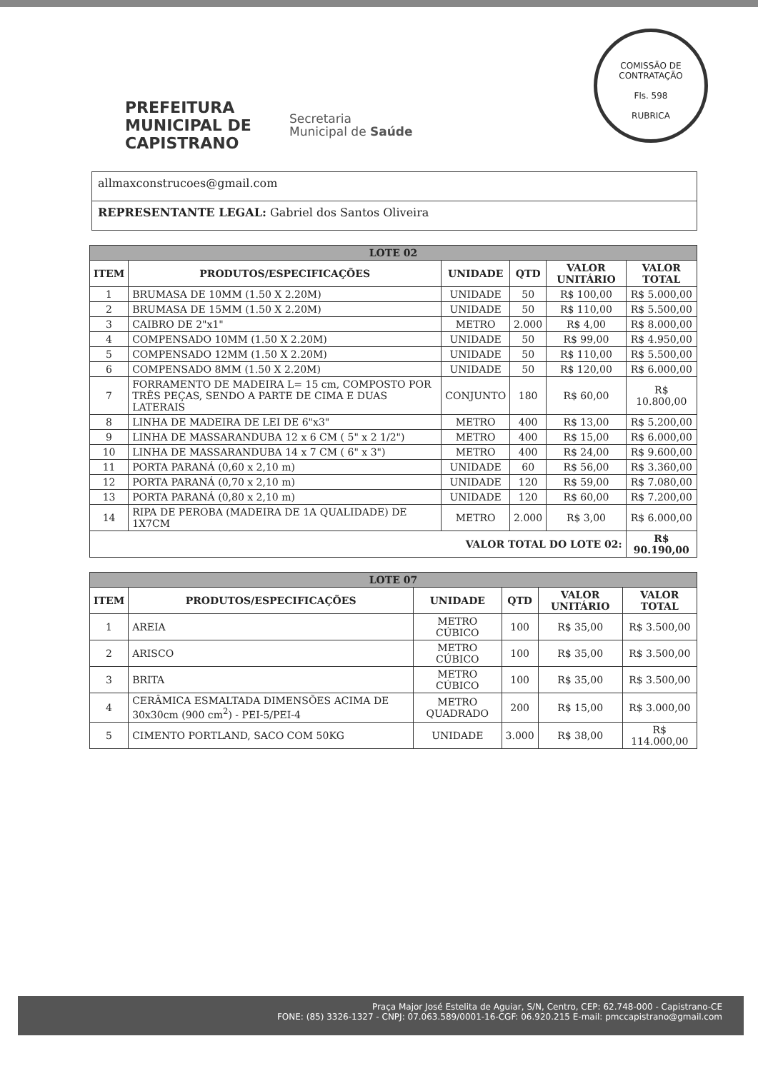COMISSÃO DE CONTRATAÇÃO
Fls. 598
RUBRICA
PREFEITURA MUNICIPAL DE
CAPISTRANO
Secretaria
Municipal de Saúde
allmaxconstrucoes@gmail.com
REPRESENTANTE LEGAL: Gabriel dos Santos Oliveira
| LOTE 02 | | | | | |
| --- | --- | --- | --- | --- | --- |
| ITEM | PRODUTOS/ESPECIFICAÇÕES | UNIDADE | QTD | VALOR UNITÁRIO | VALOR TOTAL |
| 1 | BRUMASA DE 10MM (1.50 X 2.20M) | UNIDADE | 50 | R$ 100,00 | R$ 5.000,00 |
| 2 | BRUMASA DE 15MM (1.50 X 2.20M) | UNIDADE | 50 | R$ 110,00 | R$ 5.500,00 |
| 3 | CAIBRO DE 2"x1" | METRO | 2.000 | R$ 4,00 | R$ 8.000,00 |
| 4 | COMPENSADO 10MM (1.50 X 2.20M) | UNIDADE | 50 | R$ 99,00 | R$ 4.950,00 |
| 5 | COMPENSADO 12MM (1.50 X 2.20M) | UNIDADE | 50 | R$ 110,00 | R$ 5.500,00 |
| 6 | COMPENSADO 8MM (1.50 X 2.20M) | UNIDADE | 50 | R$ 120,00 | R$ 6.000,00 |
| 7 | FORRAMENTO DE MADEIRA L= 15 cm, COMPOSTO POR TRÊS PEÇAS, SENDO A PARTE DE CIMA E DUAS LATERAIS | CONJUNTO | 180 | R$ 60,00 | R$ 10.800,00 |
| 8 | LINHA DE MADEIRA DE LEI DE 6"x3" | METRO | 400 | R$ 13,00 | R$ 5.200,00 |
| 9 | LINHA DE MASSARANDUBA 12 x 6 CM ( 5" x 2 1/2") | METRO | 400 | R$ 15,00 | R$ 6.000,00 |
| 10 | LINHA DE MASSARANDUBA 14 x 7 CM ( 6" x 3") | METRO | 400 | R$ 24,00 | R$ 9.600,00 |
| 11 | PORTA PARANÁ (0,60 x 2,10 m) | UNIDADE | 60 | R$ 56,00 | R$ 3.360,00 |
| 12 | PORTA PARANÁ (0,70 x 2,10 m) | UNIDADE | 120 | R$ 59,00 | R$ 7.080,00 |
| 13 | PORTA PARANÁ (0,80 x 2,10 m) | UNIDADE | 120 | R$ 60,00 | R$ 7.200,00 |
| 14 | RIPA DE PEROBA (MADEIRA DE 1A QUALIDADE) DE 1X7CM | METRO | 2.000 | R$ 3,00 | R$ 6.000,00 |
| VALOR TOTAL DO LOTE 02: | | | | | R$ 90.190,00 |
| LOTE 07 | | | | | |
| --- | --- | --- | --- | --- | --- |
| ITEM | PRODUTOS/ESPECIFICAÇÕES | UNIDADE | QTD | VALOR UNITÁRIO | VALOR TOTAL |
| 1 | AREIA | METRO CÚBICO | 100 | R$ 35,00 | R$ 3.500,00 |
| 2 | ARISCO | METRO CÚBICO | 100 | R$ 35,00 | R$ 3.500,00 |
| 3 | BRITA | METRO CÚBICO | 100 | R$ 35,00 | R$ 3.500,00 |
| 4 | CERÂMICA ESMALTADA DIMENSÕES ACIMA DE 30x30cm (900 cm<sup>2</sup>) - PEI-5/PEI-4 | METRO QUADRADO | 200 | R$ 15,00 | R$ 3.000,00 |
| 5 | CIMENTO PORTLAND, SACO COM 50KG | UNIDADE | 3.000 | R$ 38,00 | R$ 114.000,00 |
Praça Major José Estelita de Aguiar, S/N, Centro, CEP: 62.748-000 - Capistrano-CE
FONE: (85) 3326-1327 - CNPJ: 07.063.589/0001-16-CGF: 06.920.215 E-mail: pmccapistrano@gmail.com